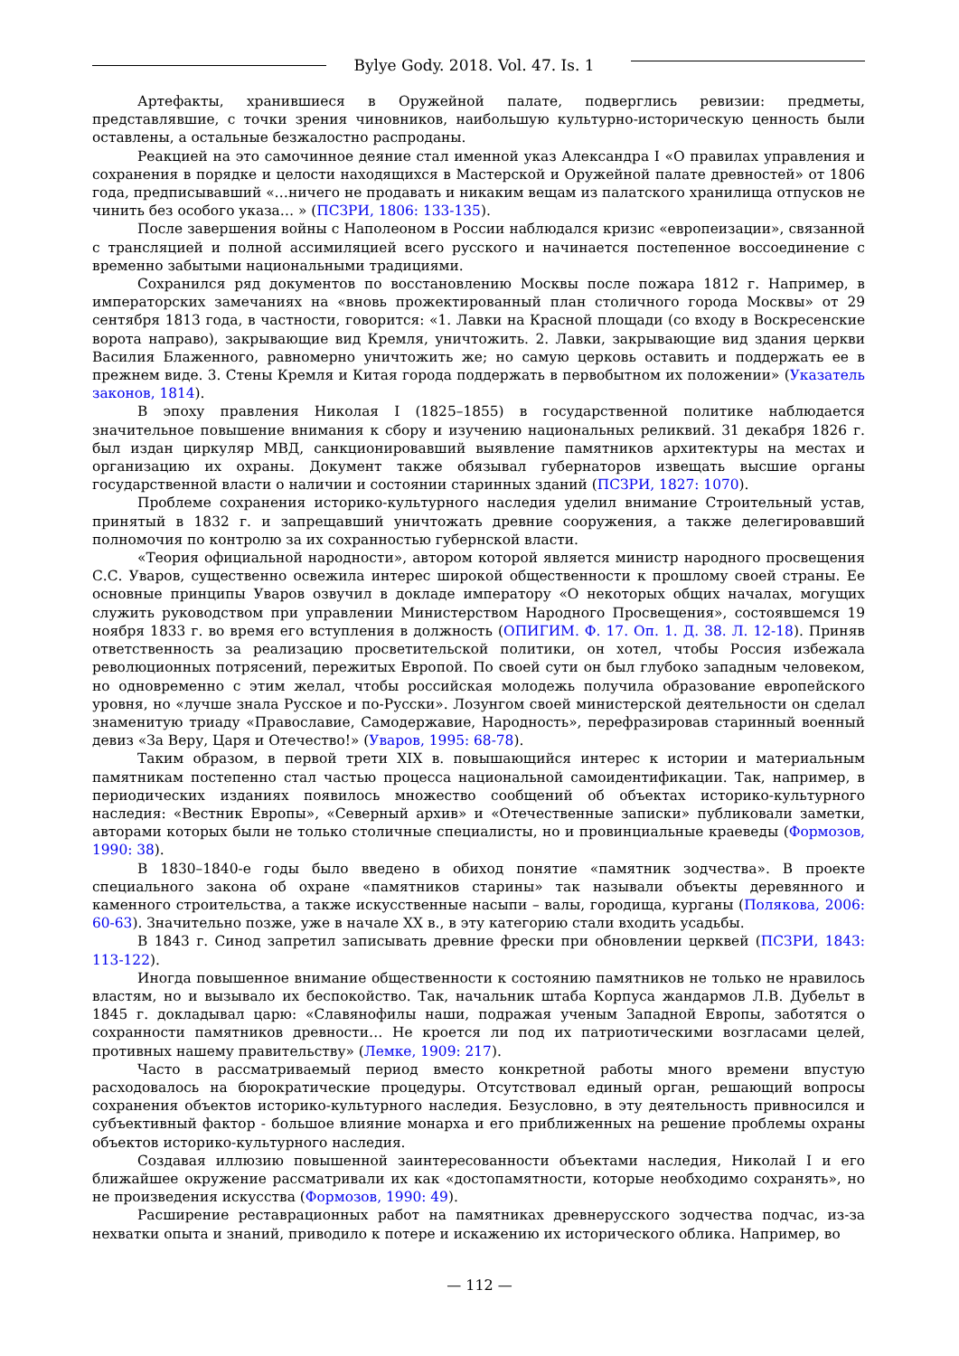Bylye Gody. 2018. Vol. 47. Is. 1
Артефакты, хранившиеся в Оружейной палате, подверглись ревизии: предметы, представлявшие, с точки зрения чиновников, наибольшую культурно-историческую ценность были оставлены, а остальные безжалостно распроданы.
Реакцией на это самочинное деяние стал именной указ Александра I «О правилах управления и сохранения в порядке и целости находящихся в Мастерской и Оружейной палате древностей» от 1806 года, предписывавший «…ничего не продавать и никаким вещам из палатского хранилища отпусков не чинить без особого указа… » (ПСЗРИ, 1806: 133-135).
После завершения войны с Наполеоном в России наблюдался кризис «европеизации», связанной с трансляцией и полной ассимиляцией всего русского и начинается постепенное воссоединение с временно забытыми национальными традициями.
Сохранился ряд документов по восстановлению Москвы после пожара 1812 г. Например, в императорских замечаниях на «вновь прожектированный план столичного города Москвы» от 29 сентября 1813 года, в частности, говорится: «1. Лавки на Красной площади (со входу в Воскресенские ворота направо), закрывающие вид Кремля, уничтожить. 2. Лавки, закрывающие вид здания церкви Василия Блаженного, равномерно уничтожить же; но самую церковь оставить и поддержать ее в прежнем виде. 3. Стены Кремля и Китая города поддержать в первобытном их положении» (Указатель законов, 1814).
В эпоху правления Николая I (1825–1855) в государственной политике наблюдается значительное повышение внимания к сбору и изучению национальных реликвий. 31 декабря 1826 г. был издан циркуляр МВД, санкционировавший выявление памятников архитектуры на местах и организацию их охраны. Документ также обязывал губернаторов извещать высшие органы государственной власти о наличии и состоянии старинных зданий (ПСЗРИ, 1827: 1070).
Проблеме сохранения историко-культурного наследия уделил внимание Строительный устав, принятый в 1832 г. и запрещавший уничтожать древние сооружения, а также делегировавший полномочия по контролю за их сохранностью губернской власти.
«Теория официальной народности», автором которой является министр народного просвещения С.С. Уваров, существенно освежила интерес широкой общественности к прошлому своей страны. Ее основные принципы Уваров озвучил в докладе императору «О некоторых общих началах, могущих служить руководством при управлении Министерством Народного Просвещения», состоявшемся 19 ноября 1833 г. во время его вступления в должность (ОПИГИМ. Ф. 17. Оп. 1. Д. 38. Л. 12-18). Приняв ответственность за реализацию просветительской политики, он хотел, чтобы Россия избежала революционных потрясений, пережитых Европой. По своей сути он был глубоко западным человеком, но одновременно с этим желал, чтобы российская молодежь получила образование европейского уровня, но «лучше знала Русское и по-Русски». Лозунгом своей министерской деятельности он сделал знаменитую триаду «Православие, Самодержавие, Народность», перефразировав старинный военный девиз «За Веру, Царя и Отечество!» (Уваров, 1995: 68-78).
Таким образом, в первой трети XIX в. повышающийся интерес к истории и материальным памятникам постепенно стал частью процесса национальной самоидентификации. Так, например, в периодических изданиях появилось множество сообщений об объектах историко-культурного наследия: «Вестник Европы», «Северный архив» и «Отечественные записки» публиковали заметки, авторами которых были не только столичные специалисты, но и провинциальные краеведы (Формозов, 1990: 38).
В 1830–1840-е годы было введено в обиход понятие «памятник зодчества». В проекте специального закона об охране «памятников старины» так называли объекты деревянного и каменного строительства, а также искусственные насыпи – валы, городища, курганы (Полякова, 2006: 60-63). Значительно позже, уже в начале XX в., в эту категорию стали входить усадьбы.
В 1843 г. Синод запретил записывать древние фрески при обновлении церквей (ПСЗРИ, 1843: 113-122).
Иногда повышенное внимание общественности к состоянию памятников не только не нравилось властям, но и вызывало их беспокойство. Так, начальник штаба Корпуса жандармов Л.В. Дубельт в 1845 г. докладывал царю: «Славянофилы наши, подражая ученым Западной Европы, заботятся о сохранности памятников древности… Не кроется ли под их патриотическими возгласами целей, противных нашему правительству» (Лемке, 1909: 217).
Часто в рассматриваемый период вместо конкретной работы много времени впустую расходовалось на бюрократические процедуры. Отсутствовал единый орган, решающий вопросы сохранения объектов историко-культурного наследия. Безусловно, в эту деятельность привносился и субъективный фактор - большое влияние монарха и его приближенных на решение проблемы охраны объектов историко-культурного наследия.
Создавая иллюзию повышенной заинтересованности объектами наследия, Николай I и его ближайшее окружение рассматривали их как «достопамятности, которые необходимо сохранять», но не произведения искусства (Формозов, 1990: 49).
Расширение реставрационных работ на памятниках древнерусского зодчества подчас, из-за нехватки опыта и знаний, приводило к потере и искажению их исторического облика. Например, во
— 112 —